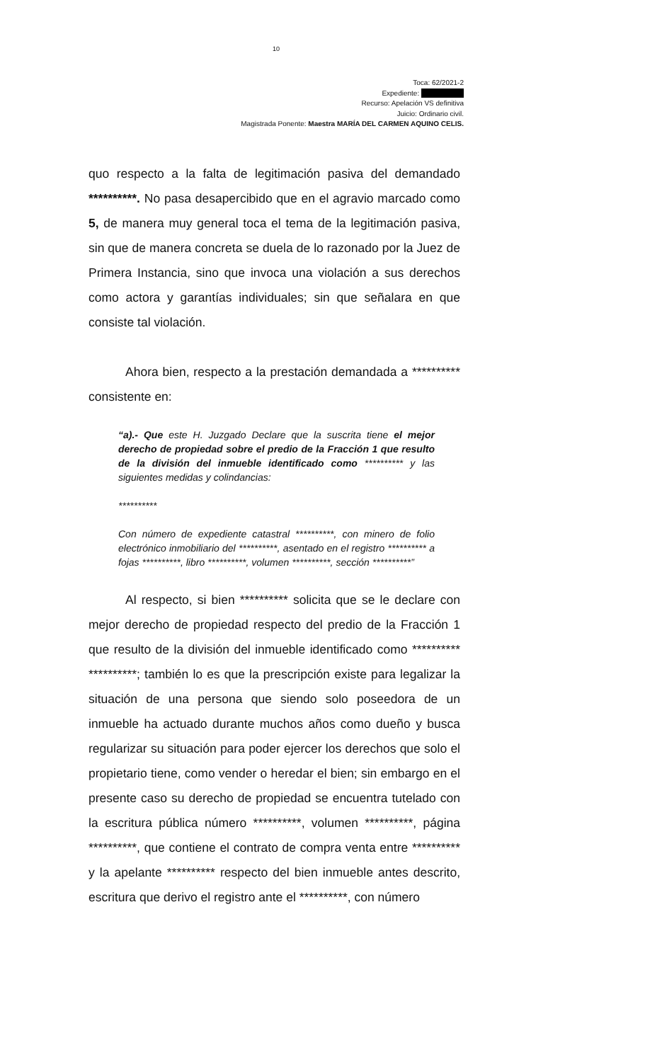10
Toca: 62/2021-2
Expediente:
Recurso: Apelación VS definitiva
Juicio: Ordinario civil.
Magistrada Ponente: Maestra MARÍA DEL CARMEN AQUINO CELIS.
quo respecto a la falta de legitimación pasiva del demandado **********. No pasa desapercibido que en el agravio marcado como 5, de manera muy general toca el tema de la legitimación pasiva, sin que de manera concreta se duela de lo razonado por la Juez de Primera Instancia, sino que invoca una violación a sus derechos como actora y garantías individuales; sin que señalara en que consiste tal violación.
Ahora bien, respecto a la prestación demandada a ********** consistente en:
“a).- Que este H. Juzgado Declare que la suscrita tiene el mejor derecho de propiedad sobre el predio de la Fracción 1 que resulto de la división del inmueble identificado como ********** y las siguientes medidas y colindancias:
**********
Con número de expediente catastral **********, con minero de folio electrónico inmobiliario del **********, asentado en el registro ********** a fojas **********, libro **********, volumen **********, sección **********”
Al respecto, si bien ********** solicita que se le declare con mejor derecho de propiedad respecto del predio de la Fracción 1 que resulto de la división del inmueble identificado como ********** **********; también lo es que la prescripción existe para legalizar la situación de una persona que siendo solo poseedora de un inmueble ha actuado durante muchos años como dueño y busca regularizar su situación para poder ejercer los derechos que solo el propietario tiene, como vender o heredar el bien; sin embargo en el presente caso su derecho de propiedad se encuentra tutelado con la escritura pública número **********, volumen **********, página **********, que contiene el contrato de compra venta entre ********** y la apelante ********** respecto del bien inmueble antes descrito, escritura que derivo el registro ante el **********, con número